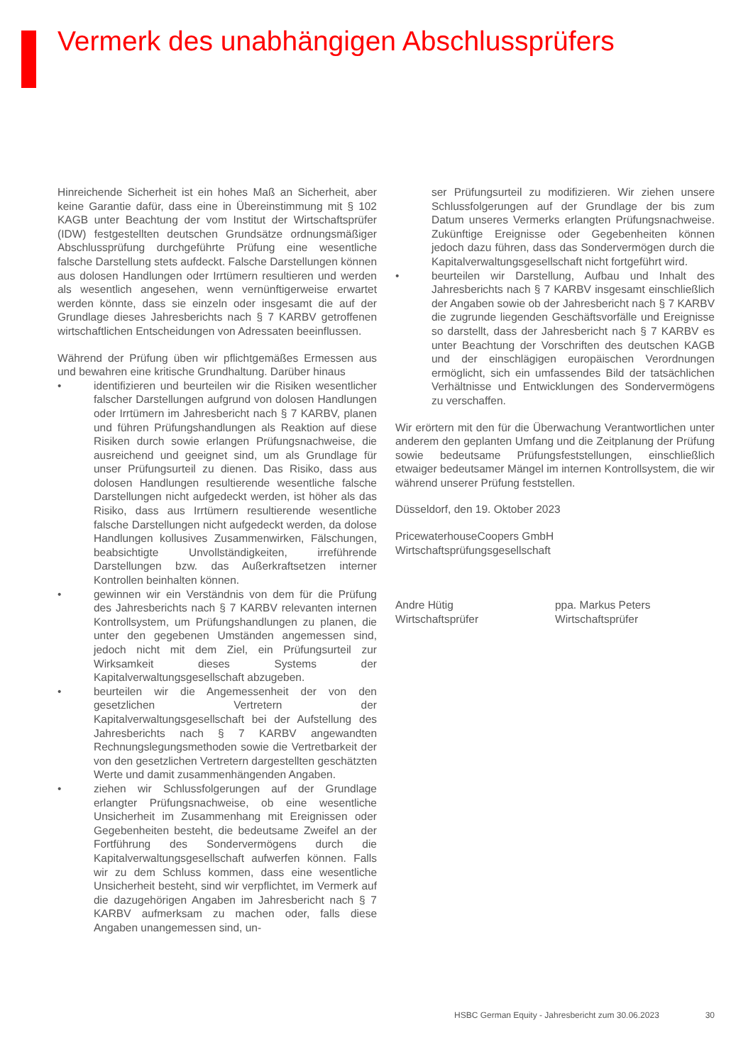Vermerk des unabhängigen Abschlussprüfers
Hinreichende Sicherheit ist ein hohes Maß an Sicherheit, aber keine Garantie dafür, dass eine in Übereinstimmung mit § 102 KAGB unter Beachtung der vom Institut der Wirtschaftsprüfer (IDW) festgestellten deutschen Grundsätze ordnungsmäßiger Abschlussprüfung durchgeführte Prüfung eine wesentliche falsche Darstellung stets aufdeckt. Falsche Darstellungen können aus dolosen Handlungen oder Irrtümern resultieren und werden als wesentlich angesehen, wenn vernünftigerweise erwartet werden könnte, dass sie einzeln oder insgesamt die auf der Grundlage dieses Jahresberichts nach § 7 KARBV getroffenen wirtschaftlichen Entscheidungen von Adressaten beeinflussen.
Während der Prüfung üben wir pflichtgemäßes Ermessen aus und bewahren eine kritische Grundhaltung. Darüber hinaus
• identifizieren und beurteilen wir die Risiken wesentlicher falscher Darstellungen aufgrund von dolosen Handlungen oder Irrtümern im Jahresbericht nach § 7 KARBV, planen und führen Prüfungshandlungen als Reaktion auf diese Risiken durch sowie erlangen Prüfungsnachweise, die ausreichend und geeignet sind, um als Grundlage für unser Prüfungsurteil zu dienen. Das Risiko, dass aus dolosen Handlungen resultierende wesentliche falsche Darstellungen nicht aufgedeckt werden, ist höher als das Risiko, dass aus Irrtümern resultierende wesentliche falsche Darstellungen nicht aufgedeckt werden, da dolose Handlungen kollusives Zusammenwirken, Fälschungen, beabsichtigte Unvollständigkeiten, irreführende Darstellungen bzw. das Außerkraftsetzen interner Kontrollen beinhalten können.
• gewinnen wir ein Verständnis von dem für die Prüfung des Jahresberichts nach § 7 KARBV relevanten internen Kontrollsystem, um Prüfungshandlungen zu planen, die unter den gegebenen Umständen angemessen sind, jedoch nicht mit dem Ziel, ein Prüfungsurteil zur Wirksamkeit dieses Systems der Kapitalverwaltungsgesellschaft abzugeben.
• beurteilen wir die Angemessenheit der von den gesetzlichen Vertretern der Kapitalverwaltungsgesellschaft bei der Aufstellung des Jahresberichts nach § 7 KARBV angewandten Rechnungslegungsmethoden sowie die Vertretbarkeit der von den gesetzlichen Vertretern dargestellten geschätzten Werte und damit zusammenhängenden Angaben.
• ziehen wir Schlussfolgerungen auf der Grundlage erlangter Prüfungsnachweise, ob eine wesentliche Unsicherheit im Zusammenhang mit Ereignissen oder Gegebenheiten besteht, die bedeutsame Zweifel an der Fortführung des Sondervermögens durch die Kapitalverwaltungsgesellschaft aufwerfen können. Falls wir zu dem Schluss kommen, dass eine wesentliche Unsicherheit besteht, sind wir verpflichtet, im Vermerk auf die dazugehörigen Angaben im Jahresbericht nach § 7 KARBV aufmerksam zu machen oder, falls diese Angaben unangemessen sind, un-
ser Prüfungsurteil zu modifizieren. Wir ziehen unsere Schlussfolgerungen auf der Grundlage der bis zum Datum unseres Vermerks erlangten Prüfungsnachweise. Zukünftige Ereignisse oder Gegebenheiten können jedoch dazu führen, dass das Sondervermögen durch die Kapitalverwaltungsgesellschaft nicht fortgeführt wird.
• beurteilen wir Darstellung, Aufbau und Inhalt des Jahresberichts nach § 7 KARBV insgesamt einschließlich der Angaben sowie ob der Jahresbericht nach § 7 KARBV die zugrunde liegenden Geschäftsvorfälle und Ereignisse so darstellt, dass der Jahresbericht nach § 7 KARBV es unter Beachtung der Vorschriften des deutschen KAGB und der einschlägigen europäischen Verordnungen ermöglicht, sich ein umfassendes Bild der tatsächlichen Verhältnisse und Entwicklungen des Sondervermögens zu verschaffen.
Wir erörtern mit den für die Überwachung Verantwortlichen unter anderem den geplanten Umfang und die Zeitplanung der Prüfung sowie bedeutsame Prüfungsfeststellungen, einschließlich etwaiger bedeutsamer Mängel im internen Kontrollsystem, die wir während unserer Prüfung feststellen.
Düsseldorf, den 19. Oktober 2023
PricewaterhouseCoopers GmbH
Wirtschaftsprüfungsgesellschaft
Andre Hütig
Wirtschaftsprüfer
ppa. Markus Peters
Wirtschaftsprüfer
HSBC German Equity - Jahresbericht zum 30.06.2023 30